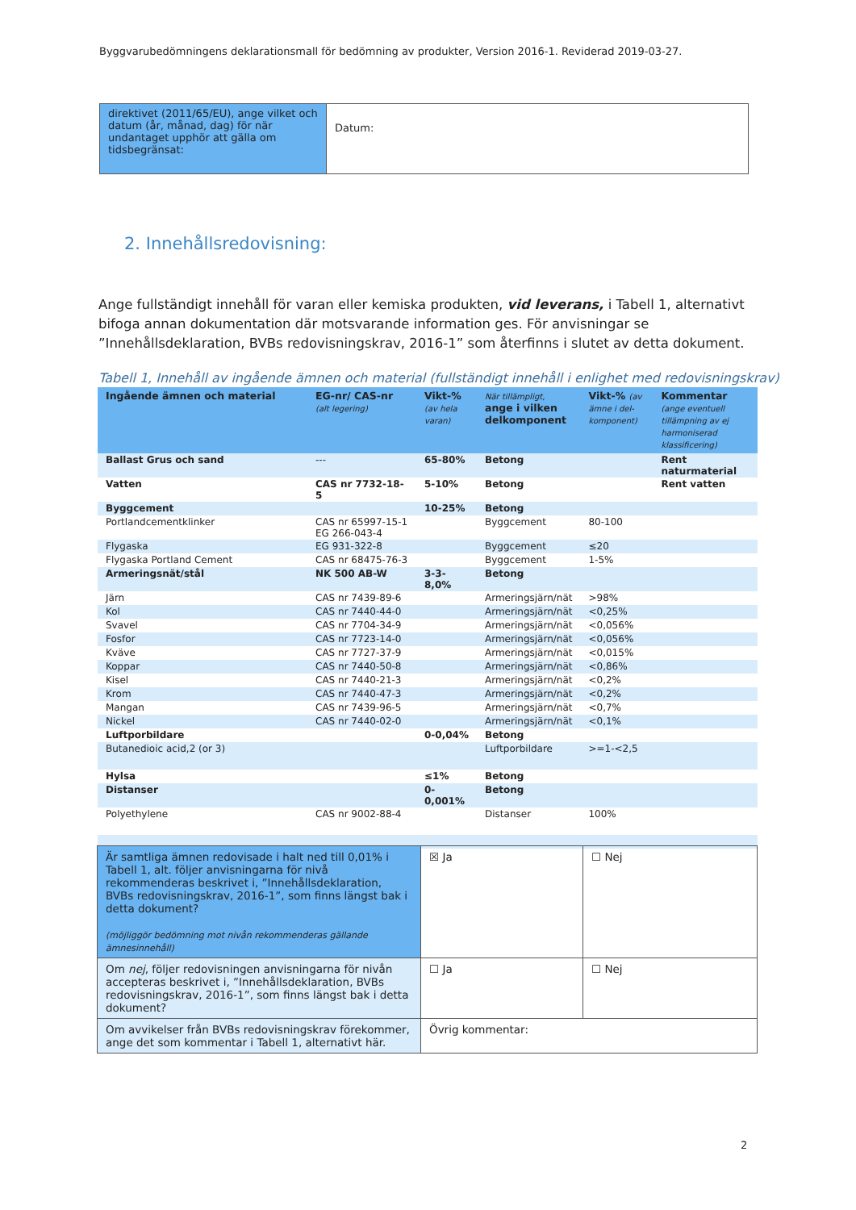Byggvarubedömningens deklarationsmall för bedömning av produkter, Version 2016-1. Reviderad 2019-03-27.
| direktivet (2011/65/EU), ange vilket och datum (år, månad, dag) för när undantaget upphör att gälla om tidsbegränsat: | Datum: |
2. Innehållsredovisning:
Ange fullständigt innehåll för varan eller kemiska produkten, vid leverans, i Tabell 1, alternativt bifoga annan dokumentation där motsvarande information ges. För anvisningar se ”Innehållsdeklaration, BVBs redovisningskrav, 2016-1” som återfinns i slutet av detta dokument.
Tabell 1, Innehåll av ingående ämnen och material (fullständigt innehåll i enlighet med redovisningskrav)
| Ingående ämnen och material | EG-nr/ CAS-nr (alt legering) | Vikt-% (av hela varan) | När tillämpligt, ange i vilken delkomponent | Vikt-% (av ämne i del-komponent) | Kommentar (ange eventuell tillämpning av ej harmoniserad klassificering) |
| --- | --- | --- | --- | --- | --- |
| Ballast Grus och sand | --- | 65-80% | Betong | | Rent naturmaterial |
| Vatten | CAS nr 7732-18-5 | 5-10% | Betong | | Rent vatten |
| Byggcement | | 10-25% | Betong | | |
| Portlandcementklinker | CAS nr 65997-15-1 EG 266-043-4 | | Byggcement | 80-100 | |
| Flygaska | EG 931-322-8 | | Byggcement | ≤20 | |
| Flygaska Portland Cement | CAS nr 68475-76-3 | | Byggcement | 1-5% | |
| Armeringsnät/stål | NK 500 AB-W | 3-3-8,0% | Betong | | |
| Järn | CAS nr 7439-89-6 | | Armeringsjärn/nät | >98% | |
| Kol | CAS nr 7440-44-0 | | Armeringsjärn/nät | <0,25% | |
| Svavel | CAS nr 7704-34-9 | | Armeringsjärn/nät | <0,056% | |
| Fosfor | CAS nr 7723-14-0 | | Armeringsjärn/nät | <0,056% | |
| Kväve | CAS nr 7727-37-9 | | Armeringsjärn/nät | <0,015% | |
| Koppar | CAS nr 7440-50-8 | | Armeringsjärn/nät | <0,86% | |
| Kisel | CAS nr 7440-21-3 | | Armeringsjärn/nät | <0,2% | |
| Krom | CAS nr 7440-47-3 | | Armeringsjärn/nät | <0,2% | |
| Mangan | CAS nr 7439-96-5 | | Armeringsjärn/nät | <0,7% | |
| Nickel | CAS nr 7440-02-0 | | Armeringsjärn/nät | <0,1% | |
| Luftporbildare | | 0-0,04% | Betong | | |
| Butanedioic acid,2 (or 3) | | | Luftporbildare | >=1-<2,5 | |
| Hylsa | | ≤1% | Betong | | |
| Distanser | | 0-0,001% | Betong | | |
| Polyethylene | CAS nr 9002-88-4 | | Distanser | 100% | |
| Är samtliga ämnen redovisade i halt ned till 0,01% i Tabell 1, alt. följer anvisningarna för nivå rekommenderas beskrivet i, ”Innehållsdeklaration, BVBs redovisningskrav, 2016-1”, som finns längst bak i detta dokument? (möjliggör bedömning mot nivån rekommenderas gällande ämnesinnehåll) | ☒ Ja | ☐ Nej |
| Om nej , följer redovisningen anvisningarna för nivån accepteras beskrivet i, ”Innehållsdeklaration, BVBs redovisningskrav, 2016-1”, som finns längst bak i detta dokument? | ☐ Ja | ☐ Nej |
| Om avvikelser från BVBs redovisningskrav förekommer, ange det som kommentar i Tabell 1, alternativt här. | Övrig kommentar: | |
2